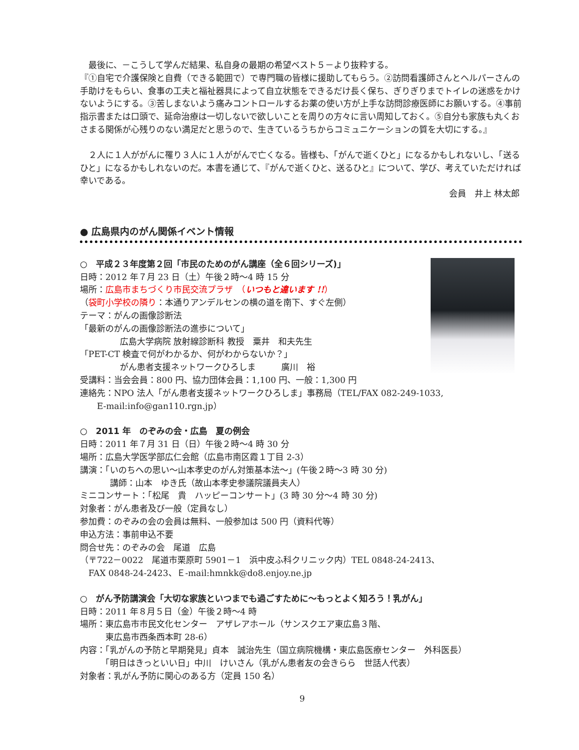最後に、－こうして学んだ結果、私自身の最期の希望ベスト５－より抜粋する。
『①自宅で介護保険と自費（できる範囲で）で専門職の皆様に援助してもらう。②訪問看護師さんとヘルパーさんの手助けをもらい、食事の工夫と福祉器具によって自立状態をできるだけ長く保ち、ぎりぎりまでトイレの迷惑をかけないようにする。③苦しまないよう痛みコントロールするお薬の使い方が上手な訪問診療医師にお願いする。④事前指示書または口頭で、延命治療は一切しないで欲しいことを周りの方々に言い周知しておく。⑤自分も家族も丸くおさまる関係が心残りのない満足だと思うので、生きているうちからコミュニケーションの質を大切にする。』
　２人に１人ががんに罹り３人に１人ががんで亡くなる。皆様も、「がんで逝くひと」になるかもしれないし、「送るひと」になるかもしれないのだ。本書を通じて、『がんで逝くひと、送るひと』について、学び、考えていただければ幸いである。
会員　井上 林太郎
● 広島県内のがん関係イベント情報
○　平成２３年度第２回「市民のためのがん講座（全６回シリーズ)」
日時：2012 年７月 23 日（土）午後２時～4 時 15 分
場所：広島市まちづくり市民交流プラザ　（いつもと違います !!）
（袋町小学校の隣り：本通りアンデルセンの横の道を南下、すぐ左側）
テーマ：がんの画像診断法
「最新のがんの画像診断法の進歩について」
広島大学病院 放射線診断科 教授　粟井　和夫先生
「PET-CT 検査で何がわかるか、何がわからないか？」
がん患者支援ネットワークひろしま　　　廣川　裕
受講料：当会会員：800 円、協力団体会員：1,100 円、一般：1,300 円
連絡先：NPO 法人「がん患者支援ネットワークひろしま」事務局（TEL/FAX 082-249-1033,
　　E-mail:info@gan110.rgn.jp）
○　2011 年　のぞみの会・広島　夏の例会
日時：2011 年７月 31 日（日）午後２時～4 時 30 分
場所：広島大学医学部広仁会館（広島市南区霞１丁目 2-3）
講演：「いのちへの思い～山本孝史のがん対策基本法～」(午後２時～3 時 30 分)
講師：山本　ゆき氏（故山本孝史参議院議員夫人）
ミニコンサート：「松尾　貴　ハッピーコンサート」(3 時 30 分～4 時 30 分)
対象者：がん患者及び一般（定員なし）
参加費：のぞみの会の会員は無料、一般参加は 500 円（資料代等）
申込方法：事前申込不要
問合せ先：のぞみの会　尾道　広島
（〒722－0022　尾道市栗原町 5901－1　浜中皮ふ科クリニック内）TEL 0848-24-2413、
　FAX 0848-24-2423、Ｅ-mail:hmnkk@do8.enjoy.ne.jp
○　がん予防講演会「大切な家族といつまでも過ごすために～もっとよく知ろう！乳がん」
日時：2011 年８月５日（金）午後２時～4 時
場所：東広島市市民文化センター　アザレアホール（サンスクエア東広島３階、
　　　東広島市西条西本町 28-6）
内容：「乳がんの予防と早期発見」貞本　誠治先生（国立病院機構・東広島医療センター　外科医長）
　　　「明日はきっといい日」中川　けいさん（乳がん患者友の会きらら　世話人代表）
対象者：乳がん予防に関心のある方（定員 150 名）
9